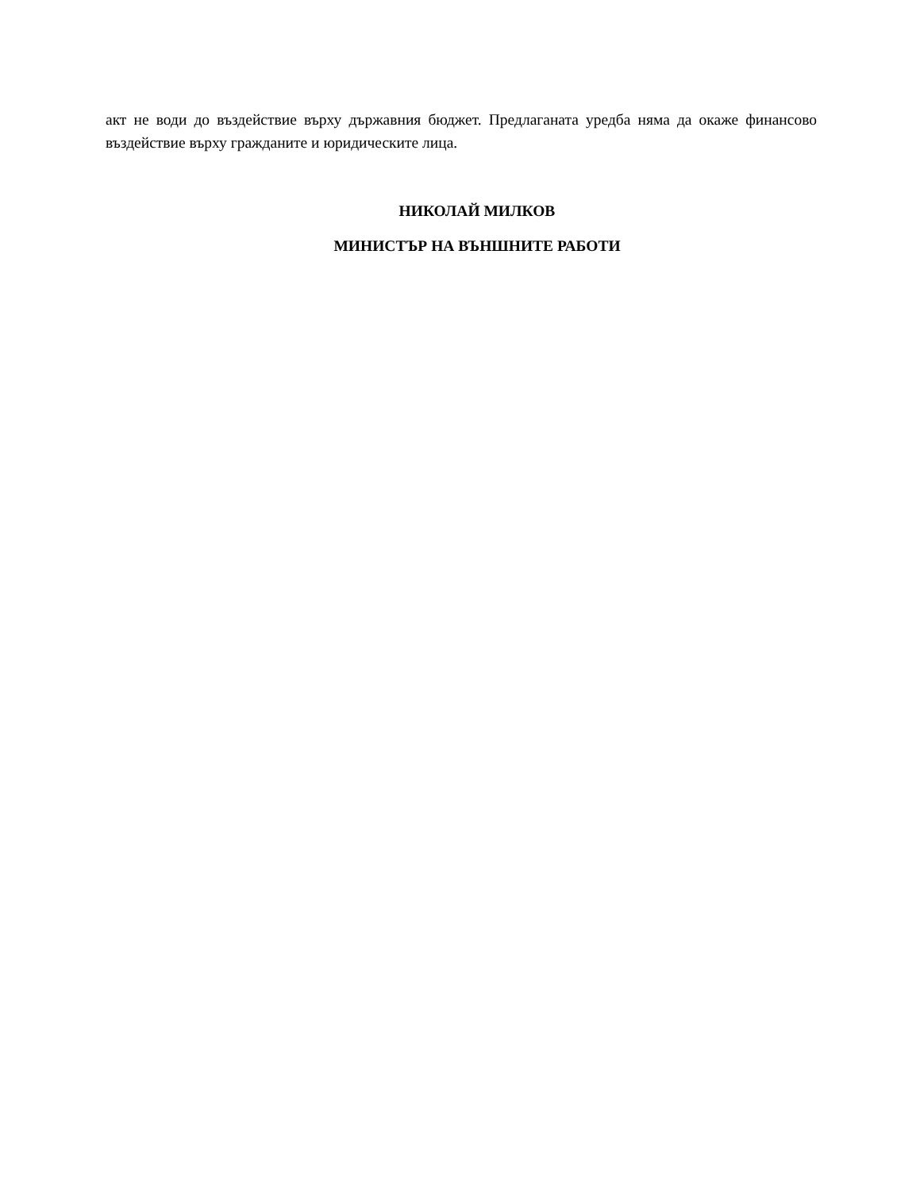акт не води до въздействие върху държавния бюджет. Предлаганата уредба няма да окаже финансово въздействие върху гражданите и юридическите лица.
НИКОЛАЙ МИЛКОВ
МИНИСТЪР НА ВЪНШНИТЕ РАБОТИ